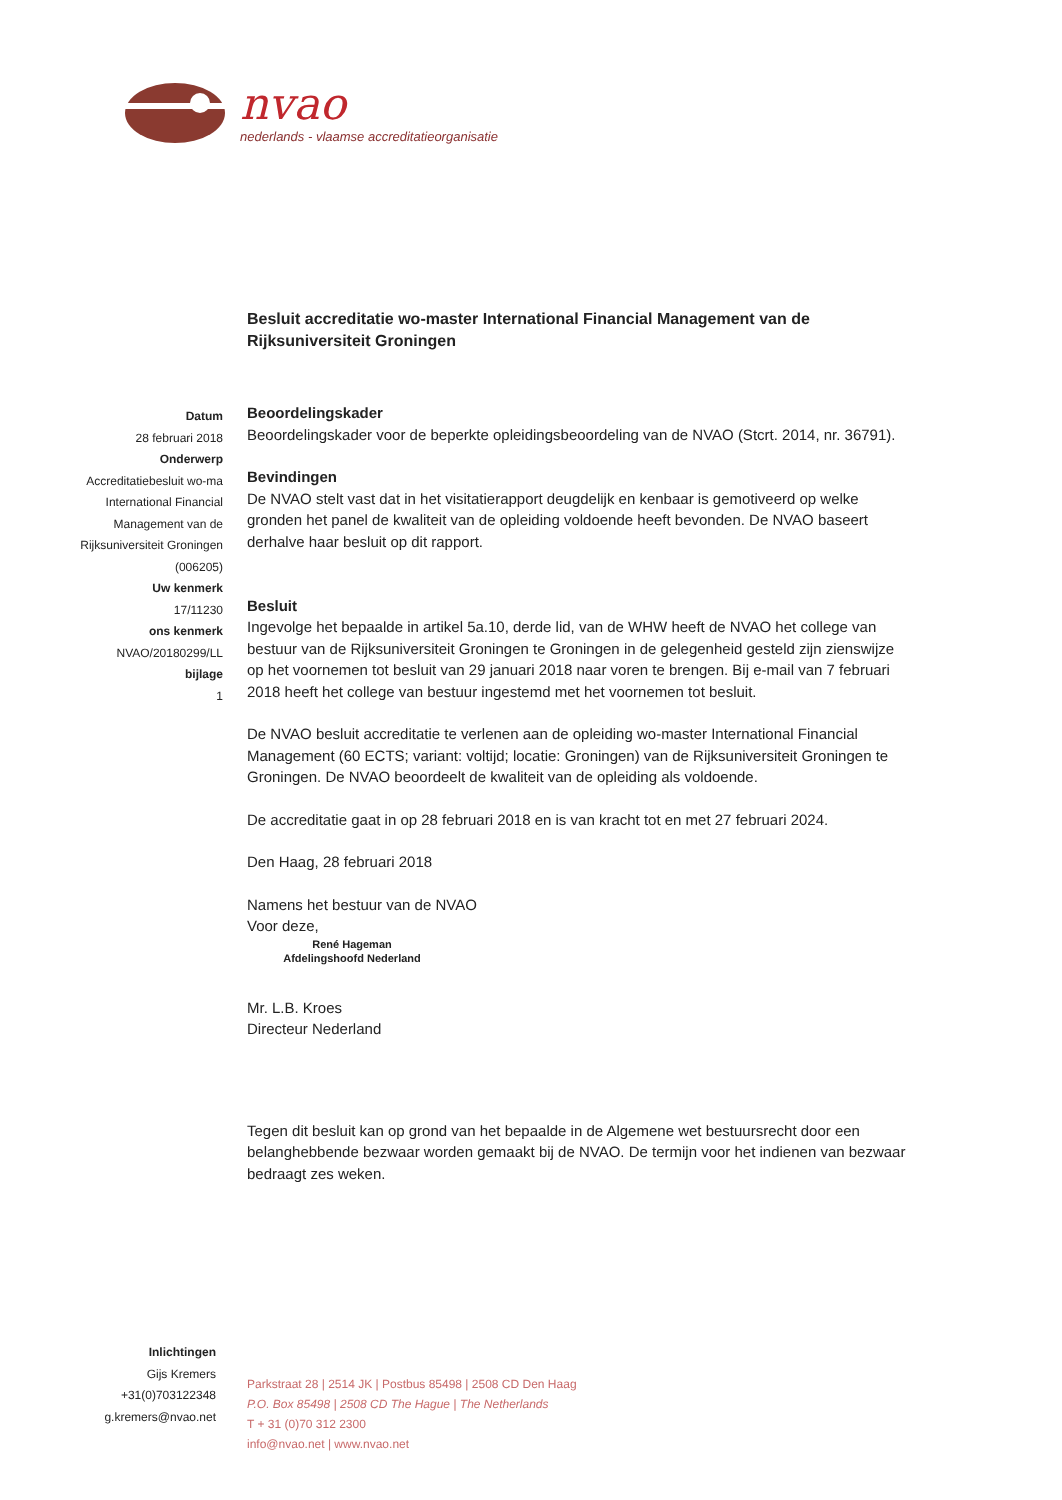nvao
nederlands - vlaamse accreditatieorganisatie
Besluit accreditatie wo-master International Financial Management van de Rijksuniversiteit Groningen
Datum
28 februari 2018
Onderwerp
Accreditatiebesluit wo-ma
International Financial
Management van de
Rijksuniversiteit Groningen
(006205)
Uw kenmerk
17/11230
ons kenmerk
NVAO/20180299/LL
bijlage
1
Beoordelingskader
Beoordelingskader voor de beperkte opleidingsbeoordeling van de NVAO (Stcrt. 2014, nr. 36791).
Bevindingen
De NVAO stelt vast dat in het visitatierapport deugdelijk en kenbaar is gemotiveerd op welke gronden het panel de kwaliteit van de opleiding voldoende heeft bevonden. De NVAO baseert derhalve haar besluit op dit rapport.
Besluit
Ingevolge het bepaalde in artikel 5a.10, derde lid, van de WHW heeft de NVAO het college van bestuur van de Rijksuniversiteit Groningen te Groningen in de gelegenheid gesteld zijn zienswijze op het voornemen tot besluit van 29 januari 2018 naar voren te brengen. Bij e-mail van 7 februari 2018 heeft het college van bestuur ingestemd met het voornemen tot besluit.
De NVAO besluit accreditatie te verlenen aan de opleiding wo-master International Financial Management (60 ECTS; variant: voltijd; locatie: Groningen) van de Rijksuniversiteit Groningen te Groningen. De NVAO beoordeelt de kwaliteit van de opleiding als voldoende.
De accreditatie gaat in op 28 februari 2018 en is van kracht tot en met 27 februari 2024.
Den Haag, 28 februari 2018
Namens het bestuur van de NVAO
Voor deze,
René Hageman
Afdelingshoofd Nederland
Mr. L.B. Kroes
Directeur Nederland
Tegen dit besluit kan op grond van het bepaalde in de Algemene wet bestuursrecht door een belanghebbende bezwaar worden gemaakt bij de NVAO. De termijn voor het indienen van bezwaar bedraagt zes weken.
Inlichtingen
Gijs Kremers
+31(0)703122348
g.kremers@nvao.net
Parkstraat 28 | 2514 JK | Postbus 85498 | 2508 CD Den Haag
P.O. Box 85498 | 2508 CD The Hague | The Netherlands
T + 31 (0)70 312 2300
info@nvao.net | www.nvao.net